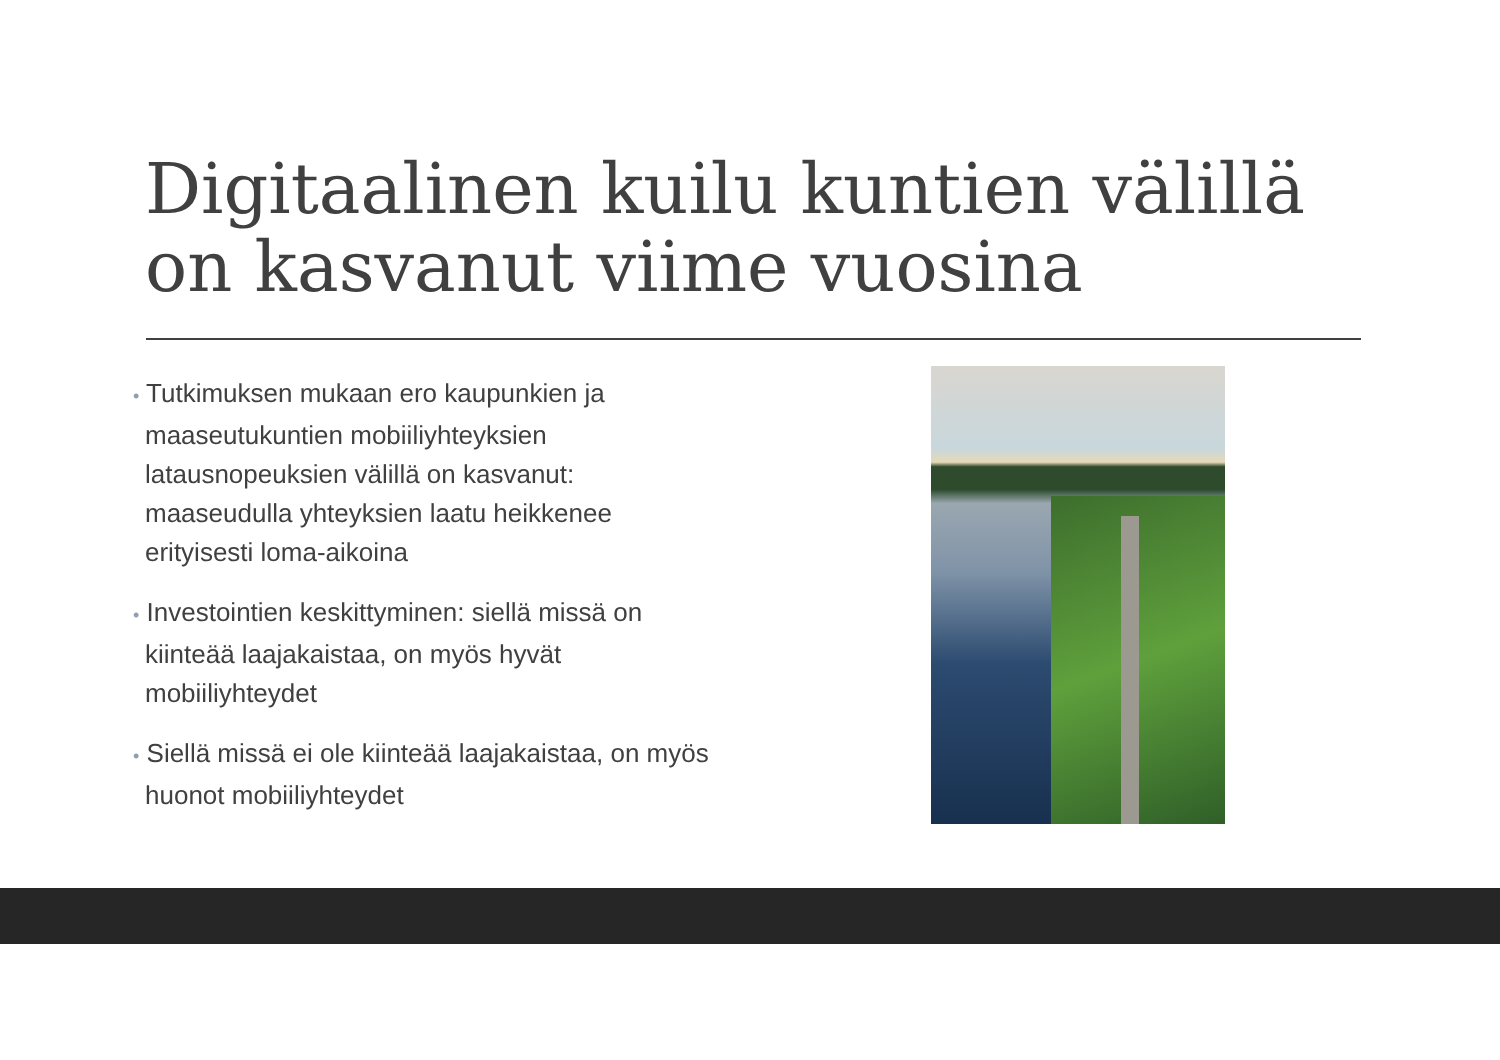Digitaalinen kuilu kuntien välillä on kasvanut viime vuosina
• Tutkimuksen mukaan ero kaupunkien ja maaseutukuntien mobiiliyhteyksien latausnopeuksien välillä on kasvanut: maaseudulla yhteyksien laatu heikkenee erityisesti loma-aikoina
• Investointien keskittyminen: siellä missä on kiinteää laajakaistaa, on myös hyvät mobiiliyhteydet
• Siellä missä ei ole kiinteää laajakaistaa, on myös huonot mobiiliyhteydet